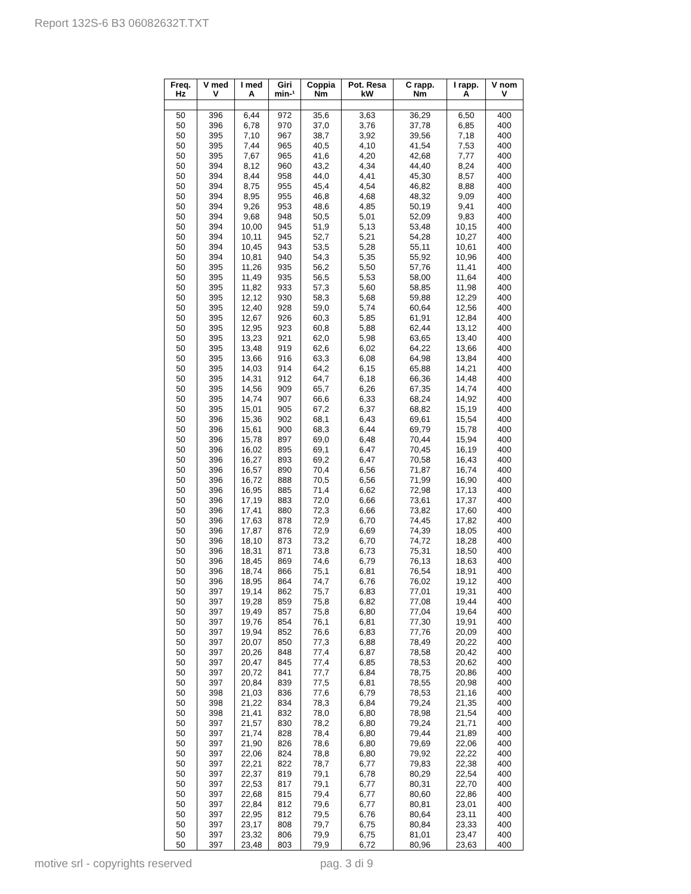Report 132S-6 B3 06082632T.TXT
| Freq. Hz | V med V | I med A | Giri min-¹ | Coppia Nm | Pot. Resa kW | C rapp. Nm | I rapp. A | V nom V |
| --- | --- | --- | --- | --- | --- | --- | --- | --- |
| 50 | 396 | 6,44 | 972 | 35,6 | 3,63 | 36,29 | 6,50 | 400 |
| 50 | 396 | 6,78 | 970 | 37,0 | 3,76 | 37,78 | 6,85 | 400 |
| 50 | 395 | 7,10 | 967 | 38,7 | 3,92 | 39,56 | 7,18 | 400 |
| 50 | 395 | 7,44 | 965 | 40,5 | 4,10 | 41,54 | 7,53 | 400 |
| 50 | 395 | 7,67 | 965 | 41,6 | 4,20 | 42,68 | 7,77 | 400 |
| 50 | 394 | 8,12 | 960 | 43,2 | 4,34 | 44,40 | 8,24 | 400 |
| 50 | 394 | 8,44 | 958 | 44,0 | 4,41 | 45,30 | 8,57 | 400 |
| 50 | 394 | 8,75 | 955 | 45,4 | 4,54 | 46,82 | 8,88 | 400 |
| 50 | 394 | 8,95 | 955 | 46,8 | 4,68 | 48,32 | 9,09 | 400 |
| 50 | 394 | 9,26 | 953 | 48,6 | 4,85 | 50,19 | 9,41 | 400 |
| 50 | 394 | 9,68 | 948 | 50,5 | 5,01 | 52,09 | 9,83 | 400 |
| 50 | 394 | 10,00 | 945 | 51,9 | 5,13 | 53,48 | 10,15 | 400 |
| 50 | 394 | 10,11 | 945 | 52,7 | 5,21 | 54,28 | 10,27 | 400 |
| 50 | 394 | 10,45 | 943 | 53,5 | 5,28 | 55,11 | 10,61 | 400 |
| 50 | 394 | 10,81 | 940 | 54,3 | 5,35 | 55,92 | 10,96 | 400 |
| 50 | 395 | 11,26 | 935 | 56,2 | 5,50 | 57,76 | 11,41 | 400 |
| 50 | 395 | 11,49 | 935 | 56,5 | 5,53 | 58,00 | 11,64 | 400 |
| 50 | 395 | 11,82 | 933 | 57,3 | 5,60 | 58,85 | 11,98 | 400 |
| 50 | 395 | 12,12 | 930 | 58,3 | 5,68 | 59,88 | 12,29 | 400 |
| 50 | 395 | 12,40 | 928 | 59,0 | 5,74 | 60,64 | 12,56 | 400 |
| 50 | 395 | 12,67 | 926 | 60,3 | 5,85 | 61,91 | 12,84 | 400 |
| 50 | 395 | 12,95 | 923 | 60,8 | 5,88 | 62,44 | 13,12 | 400 |
| 50 | 395 | 13,23 | 921 | 62,0 | 5,98 | 63,65 | 13,40 | 400 |
| 50 | 395 | 13,48 | 919 | 62,6 | 6,02 | 64,22 | 13,66 | 400 |
| 50 | 395 | 13,66 | 916 | 63,3 | 6,08 | 64,98 | 13,84 | 400 |
| 50 | 395 | 14,03 | 914 | 64,2 | 6,15 | 65,88 | 14,21 | 400 |
| 50 | 395 | 14,31 | 912 | 64,7 | 6,18 | 66,36 | 14,48 | 400 |
| 50 | 395 | 14,56 | 909 | 65,7 | 6,26 | 67,35 | 14,74 | 400 |
| 50 | 395 | 14,74 | 907 | 66,6 | 6,33 | 68,24 | 14,92 | 400 |
| 50 | 395 | 15,01 | 905 | 67,2 | 6,37 | 68,82 | 15,19 | 400 |
| 50 | 396 | 15,36 | 902 | 68,1 | 6,43 | 69,61 | 15,54 | 400 |
| 50 | 396 | 15,61 | 900 | 68,3 | 6,44 | 69,79 | 15,78 | 400 |
| 50 | 396 | 15,78 | 897 | 69,0 | 6,48 | 70,44 | 15,94 | 400 |
| 50 | 396 | 16,02 | 895 | 69,1 | 6,47 | 70,45 | 16,19 | 400 |
| 50 | 396 | 16,27 | 893 | 69,2 | 6,47 | 70,58 | 16,43 | 400 |
| 50 | 396 | 16,57 | 890 | 70,4 | 6,56 | 71,87 | 16,74 | 400 |
| 50 | 396 | 16,72 | 888 | 70,5 | 6,56 | 71,99 | 16,90 | 400 |
| 50 | 396 | 16,95 | 885 | 71,4 | 6,62 | 72,98 | 17,13 | 400 |
| 50 | 396 | 17,19 | 883 | 72,0 | 6,66 | 73,61 | 17,37 | 400 |
| 50 | 396 | 17,41 | 880 | 72,3 | 6,66 | 73,82 | 17,60 | 400 |
| 50 | 396 | 17,63 | 878 | 72,9 | 6,70 | 74,45 | 17,82 | 400 |
| 50 | 396 | 17,87 | 876 | 72,9 | 6,69 | 74,39 | 18,05 | 400 |
| 50 | 396 | 18,10 | 873 | 73,2 | 6,70 | 74,72 | 18,28 | 400 |
| 50 | 396 | 18,31 | 871 | 73,8 | 6,73 | 75,31 | 18,50 | 400 |
| 50 | 396 | 18,45 | 869 | 74,6 | 6,79 | 76,13 | 18,63 | 400 |
| 50 | 396 | 18,74 | 866 | 75,1 | 6,81 | 76,54 | 18,91 | 400 |
| 50 | 396 | 18,95 | 864 | 74,7 | 6,76 | 76,02 | 19,12 | 400 |
| 50 | 397 | 19,14 | 862 | 75,7 | 6,83 | 77,01 | 19,31 | 400 |
| 50 | 397 | 19,28 | 859 | 75,8 | 6,82 | 77,08 | 19,44 | 400 |
| 50 | 397 | 19,49 | 857 | 75,8 | 6,80 | 77,04 | 19,64 | 400 |
| 50 | 397 | 19,76 | 854 | 76,1 | 6,81 | 77,30 | 19,91 | 400 |
| 50 | 397 | 19,94 | 852 | 76,6 | 6,83 | 77,76 | 20,09 | 400 |
| 50 | 397 | 20,07 | 850 | 77,3 | 6,88 | 78,49 | 20,22 | 400 |
| 50 | 397 | 20,26 | 848 | 77,4 | 6,87 | 78,58 | 20,42 | 400 |
| 50 | 397 | 20,47 | 845 | 77,4 | 6,85 | 78,53 | 20,62 | 400 |
| 50 | 397 | 20,72 | 841 | 77,7 | 6,84 | 78,75 | 20,86 | 400 |
| 50 | 397 | 20,84 | 839 | 77,5 | 6,81 | 78,55 | 20,98 | 400 |
| 50 | 398 | 21,03 | 836 | 77,6 | 6,79 | 78,53 | 21,16 | 400 |
| 50 | 398 | 21,22 | 834 | 78,3 | 6,84 | 79,24 | 21,35 | 400 |
| 50 | 398 | 21,41 | 832 | 78,0 | 6,80 | 78,98 | 21,54 | 400 |
| 50 | 397 | 21,57 | 830 | 78,2 | 6,80 | 79,24 | 21,71 | 400 |
| 50 | 397 | 21,74 | 828 | 78,4 | 6,80 | 79,44 | 21,89 | 400 |
| 50 | 397 | 21,90 | 826 | 78,6 | 6,80 | 79,69 | 22,06 | 400 |
| 50 | 397 | 22,06 | 824 | 78,8 | 6,80 | 79,92 | 22,22 | 400 |
| 50 | 397 | 22,21 | 822 | 78,7 | 6,77 | 79,83 | 22,38 | 400 |
| 50 | 397 | 22,37 | 819 | 79,1 | 6,78 | 80,29 | 22,54 | 400 |
| 50 | 397 | 22,53 | 817 | 79,1 | 6,77 | 80,31 | 22,70 | 400 |
| 50 | 397 | 22,68 | 815 | 79,4 | 6,77 | 80,60 | 22,86 | 400 |
| 50 | 397 | 22,84 | 812 | 79,6 | 6,77 | 80,81 | 23,01 | 400 |
| 50 | 397 | 22,95 | 812 | 79,5 | 6,76 | 80,64 | 23,11 | 400 |
| 50 | 397 | 23,17 | 808 | 79,7 | 6,75 | 80,84 | 23,33 | 400 |
| 50 | 397 | 23,32 | 806 | 79,9 | 6,75 | 81,01 | 23,47 | 400 |
| 50 | 397 | 23,48 | 803 | 79,9 | 6,72 | 80,96 | 23,63 | 400 |
motive srl - copyrights reserved
pag. 3 di 9